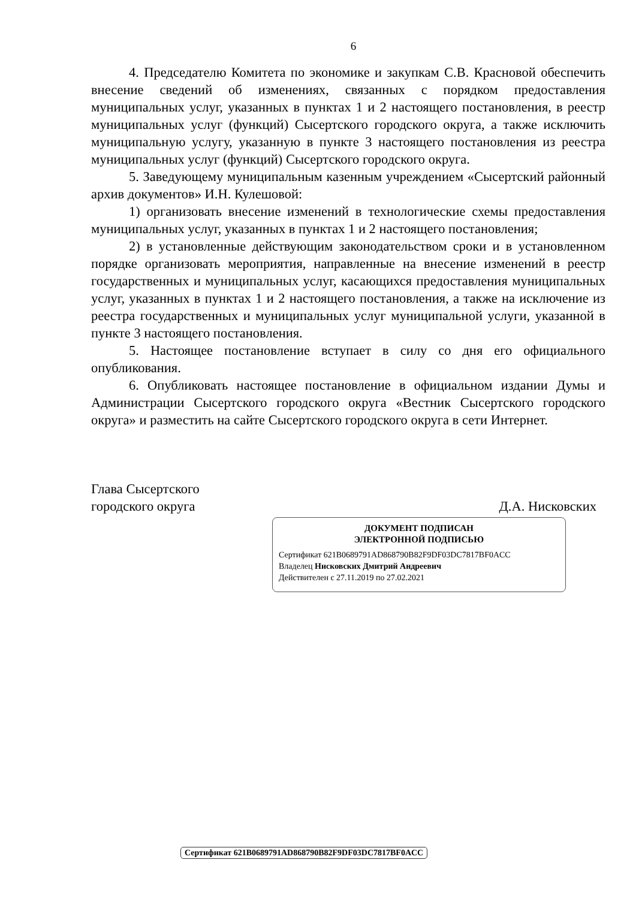6
4. Председателю Комитета по экономике и закупкам С.В. Красновой обеспечить внесение сведений об изменениях, связанных с порядком предоставления муниципальных услуг, указанных в пунктах 1 и 2 настоящего постановления, в реестр муниципальных услуг (функций) Сысертского городского округа, а также исключить муниципальную услугу, указанную в пункте 3 настоящего постановления из реестра муниципальных услуг (функций) Сысертского городского округа.
5. Заведующему муниципальным казенным учреждением «Сысертский районный архив документов» И.Н. Кулешовой:
1) организовать внесение изменений в технологические схемы предоставления муниципальных услуг, указанных в пунктах 1 и 2 настоящего постановления;
2) в установленные действующим законодательством сроки и в установленном порядке организовать мероприятия, направленные на внесение изменений в реестр государственных и муниципальных услуг, касающихся предоставления муниципальных услуг, указанных в пунктах 1 и 2 настоящего постановления, а также на исключение из реестра государственных и муниципальных услуг муниципальной услуги, указанной в пункте 3 настоящего постановления.
5. Настоящее постановление вступает в силу со дня его официального опубликования.
6. Опубликовать настоящее постановление в официальном издании Думы и Администрации Сысертского городского округа «Вестник Сысертского городского округа» и разместить на сайте Сысертского городского округа в сети Интернет.
Глава Сысертского
городского округа
Д.А. Нисковских
ДОКУМЕНТ ПОДПИСАН
ЭЛЕКТРОННОЙ ПОДПИСЬЮ
Сертификат 621B0689791AD868790B82F9DF03DC7817BF0ACC
Владелец Нисковских Дмитрий Андреевич
Действителен с 27.11.2019 по 27.02.2021
Сертификат 621B0689791AD868790B82F9DF03DC7817BF0ACC